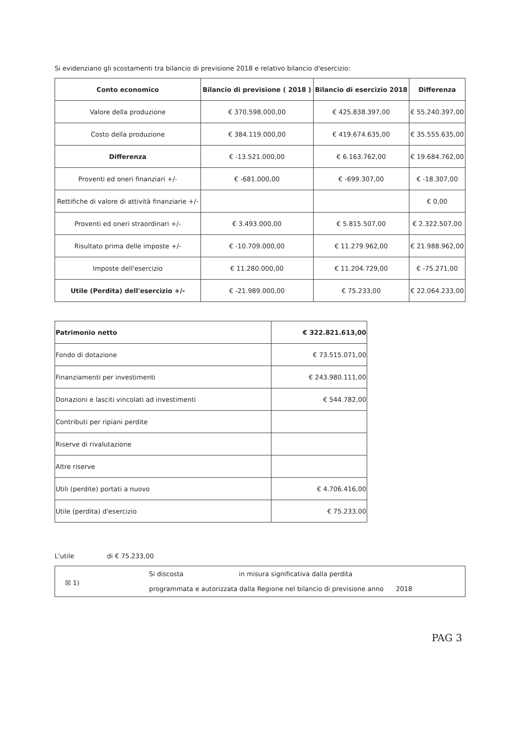Si evidenziano gli scostamenti tra bilancio di previsione 2018 e relativo bilancio d'esercizio:
| Conto economico | Bilancio di previsione ( 2018 ) | Bilancio di esercizio 2018 | Differenza |
| --- | --- | --- | --- |
| Valore della produzione | € 370.598.000,00 | € 425.838.397,00 | € 55.240.397,00 |
| Costo della produzione | € 384.119.000,00 | € 419.674.635,00 | € 35.555.635,00 |
| Differenza | € -13.521.000,00 | € 6.163.762,00 | € 19.684.762,00 |
| Proventi ed oneri finanziari +/- | € -681.000,00 | € -699.307,00 | € -18.307,00 |
| Rettifiche di valore di attività finanziarie +/- | | | € 0,00 |
| Proventi ed oneri straordinari +/- | € 3.493.000,00 | € 5.815.507,00 | € 2.322.507,00 |
| Risultato prima delle imposte +/- | € -10.709.000,00 | € 11.279.962,00 | € 21.988.962,00 |
| Imposte dell'esercizio | € 11.280.000,00 | € 11.204.729,00 | € -75.271,00 |
| Utile (Perdita) dell'esercizio +/- | € -21.989.000,00 | € 75.233,00 | € 22.064.233,00 |
| Patrimonio netto | € 322.821.613,00 |
| Fondo di dotazione | € 73.515.071,00 |
| Finanziamenti per investimenti | € 243.980.111,00 |
| Donazioni e lasciti vincolati ad investimenti | € 544.782,00 |
| Contributi per ripiani perdite | |
| Riserve di rivalutazione | |
| Altre riserve | |
| Utili (perdite) portati a nuovo | € 4.706.416,00 |
| Utile (perdita) d'esercizio | € 75.233,00 |
L'utile di € 75.233,00
☒ 1)
Si discosta in misura significativa dalla perdita
programmata e autorizzata dalla Regione nel bilancio di previsione anno 2018
PAG 3